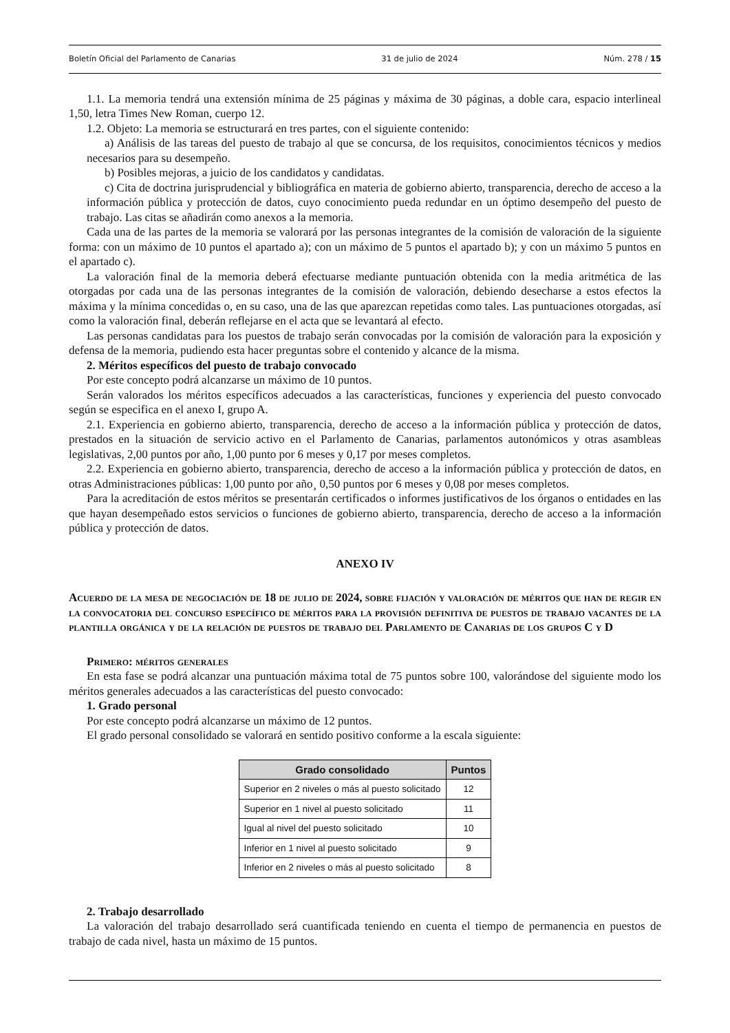Boletín Oficial del Parlamento de Canarias 31 de julio de 2024 Núm. 278 / 15
1.1. La memoria tendrá una extensión mínima de 25 páginas y máxima de 30 páginas, a doble cara, espacio interlineal 1,50, letra Times New Roman, cuerpo 12.
1.2. Objeto: La memoria se estructurará en tres partes, con el siguiente contenido:
a) Análisis de las tareas del puesto de trabajo al que se concursa, de los requisitos, conocimientos técnicos y medios necesarios para su desempeño.
b) Posibles mejoras, a juicio de los candidatos y candidatas.
c) Cita de doctrina jurisprudencial y bibliográfica en materia de gobierno abierto, transparencia, derecho de acceso a la información pública y protección de datos, cuyo conocimiento pueda redundar en un óptimo desempeño del puesto de trabajo. Las citas se añadirán como anexos a la memoria.
Cada una de las partes de la memoria se valorará por las personas integrantes de la comisión de valoración de la siguiente forma: con un máximo de 10 puntos el apartado a); con un máximo de 5 puntos el apartado b); y con un máximo 5 puntos en el apartado c).
La valoración final de la memoria deberá efectuarse mediante puntuación obtenida con la media aritmética de las otorgadas por cada una de las personas integrantes de la comisión de valoración, debiendo desecharse a estos efectos la máxima y la mínima concedidas o, en su caso, una de las que aparezcan repetidas como tales. Las puntuaciones otorgadas, así como la valoración final, deberán reflejarse en el acta que se levantará al efecto.
Las personas candidatas para los puestos de trabajo serán convocadas por la comisión de valoración para la exposición y defensa de la memoria, pudiendo esta hacer preguntas sobre el contenido y alcance de la misma.
2. Méritos específicos del puesto de trabajo convocado
Por este concepto podrá alcanzarse un máximo de 10 puntos.
Serán valorados los méritos específicos adecuados a las características, funciones y experiencia del puesto convocado según se especifica en el anexo I, grupo A.
2.1. Experiencia en gobierno abierto, transparencia, derecho de acceso a la información pública y protección de datos, prestados en la situación de servicio activo en el Parlamento de Canarias, parlamentos autonómicos y otras asambleas legislativas, 2,00 puntos por año, 1,00 punto por 6 meses y 0,17 por meses completos.
2.2. Experiencia en gobierno abierto, transparencia, derecho de acceso a la información pública y protección de datos, en otras Administraciones públicas: 1,00 punto por año¸ 0,50 puntos por 6 meses y 0,08 por meses completos.
Para la acreditación de estos méritos se presentarán certificados o informes justificativos de los órganos o entidades en las que hayan desempeñado estos servicios o funciones de gobierno abierto, transparencia, derecho de acceso a la información pública y protección de datos.
ANEXO IV
Acuerdo de la mesa de negociación de 18 de julio de 2024, sobre fijación y valoración de méritos que han de regir en la convocatoria del concurso específico de méritos para la provisión definitiva de puestos de trabajo vacantes de la plantilla orgánica y de la relación de puestos de trabajo del Parlamento de Canarias de los grupos C y D
Primero: méritos generales
En esta fase se podrá alcanzar una puntuación máxima total de 75 puntos sobre 100, valorándose del siguiente modo los méritos generales adecuados a las características del puesto convocado:
1. Grado personal
Por este concepto podrá alcanzarse un máximo de 12 puntos.
El grado personal consolidado se valorará en sentido positivo conforme a la escala siguiente:
| Grado consolidado | Puntos |
| --- | --- |
| Superior en 2 niveles o más al puesto solicitado | 12 |
| Superior en 1 nivel al puesto solicitado | 11 |
| Igual al nivel del puesto solicitado | 10 |
| Inferior en 1 nivel al puesto solicitado | 9 |
| Inferior en 2 niveles o más al puesto solicitado | 8 |
2. Trabajo desarrollado
La valoración del trabajo desarrollado será cuantificada teniendo en cuenta el tiempo de permanencia en puestos de trabajo de cada nivel, hasta un máximo de 15 puntos.